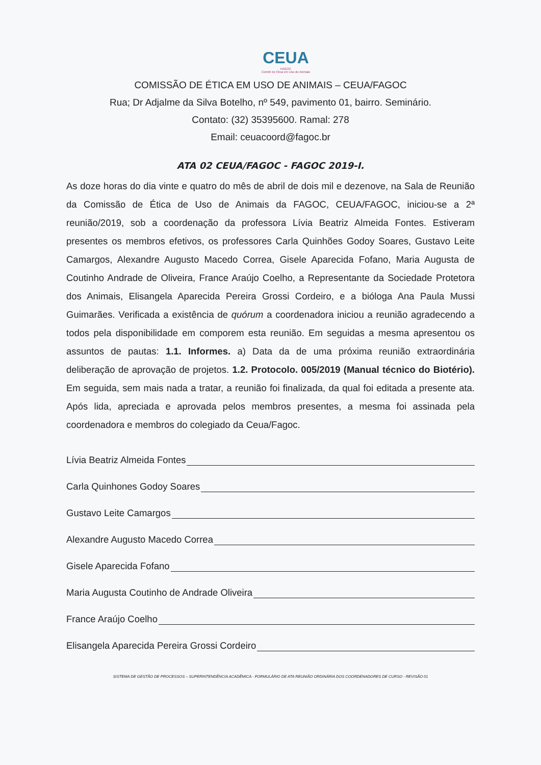CEUA
FAGOC
Comitê de Ética em Uso de Animais
COMISSÃO DE ÉTICA EM USO DE ANIMAIS – CEUA/FAGOC
Rua; Dr Adjalme da Silva Botelho, nº 549, pavimento 01, bairro. Seminário.
Contato: (32) 35395600. Ramal: 278
Email: ceuacoord@fagoc.br
ATA 02 CEUA/FAGOC - FAGOC 2019-I.
As doze horas do dia vinte e quatro do mês de abril de dois mil e dezenove, na Sala de Reunião da Comissão de Ética de Uso de Animais da FAGOC, CEUA/FAGOC, iniciou-se a 2ª reunião/2019, sob a coordenação da professora Lívia Beatriz Almeida Fontes. Estiveram presentes os membros efetivos, os professores Carla Quinhões Godoy Soares, Gustavo Leite Camargos, Alexandre Augusto Macedo Correa, Gisele Aparecida Fofano, Maria Augusta de Coutinho Andrade de Oliveira, France Araújo Coelho, a Representante da Sociedade Protetora dos Animais, Elisangela Aparecida Pereira Grossi Cordeiro, e a bióloga Ana Paula Mussi Guimarães. Verificada a existência de quórum a coordenadora iniciou a reunião agradecendo a todos pela disponibilidade em comporem esta reunião. Em seguidas a mesma apresentou os assuntos de pautas: 1.1. Informes. a) Data da de uma próxima reunião extraordinária deliberação de aprovação de projetos. 1.2. Protocolo. 005/2019 (Manual técnico do Biotério). Em seguida, sem mais nada a tratar, a reunião foi finalizada, da qual foi editada a presente ata. Após lida, apreciada e aprovada pelos membros presentes, a mesma foi assinada pela coordenadora e membros do colegiado da Ceua/Fagoc.
Lívia Beatriz Almeida Fontes
Carla Quinhones Godoy Soares
Gustavo Leite Camargos
Alexandre Augusto Macedo Correa
Gisele Aparecida Fofano
Maria Augusta Coutinho de Andrade Oliveira
France Araújo Coelho
Elisangela Aparecida Pereira Grossi Cordeiro
SISTEMA DE GESTÃO DE PROCESSOS – SUPERINTENDÊNCIA ACADÊMICA - FORMULÁRIO DE ATA REUNIÃO ORDINÁRIA DOS COORDENADORES DE CURSO - REVISÃO 01